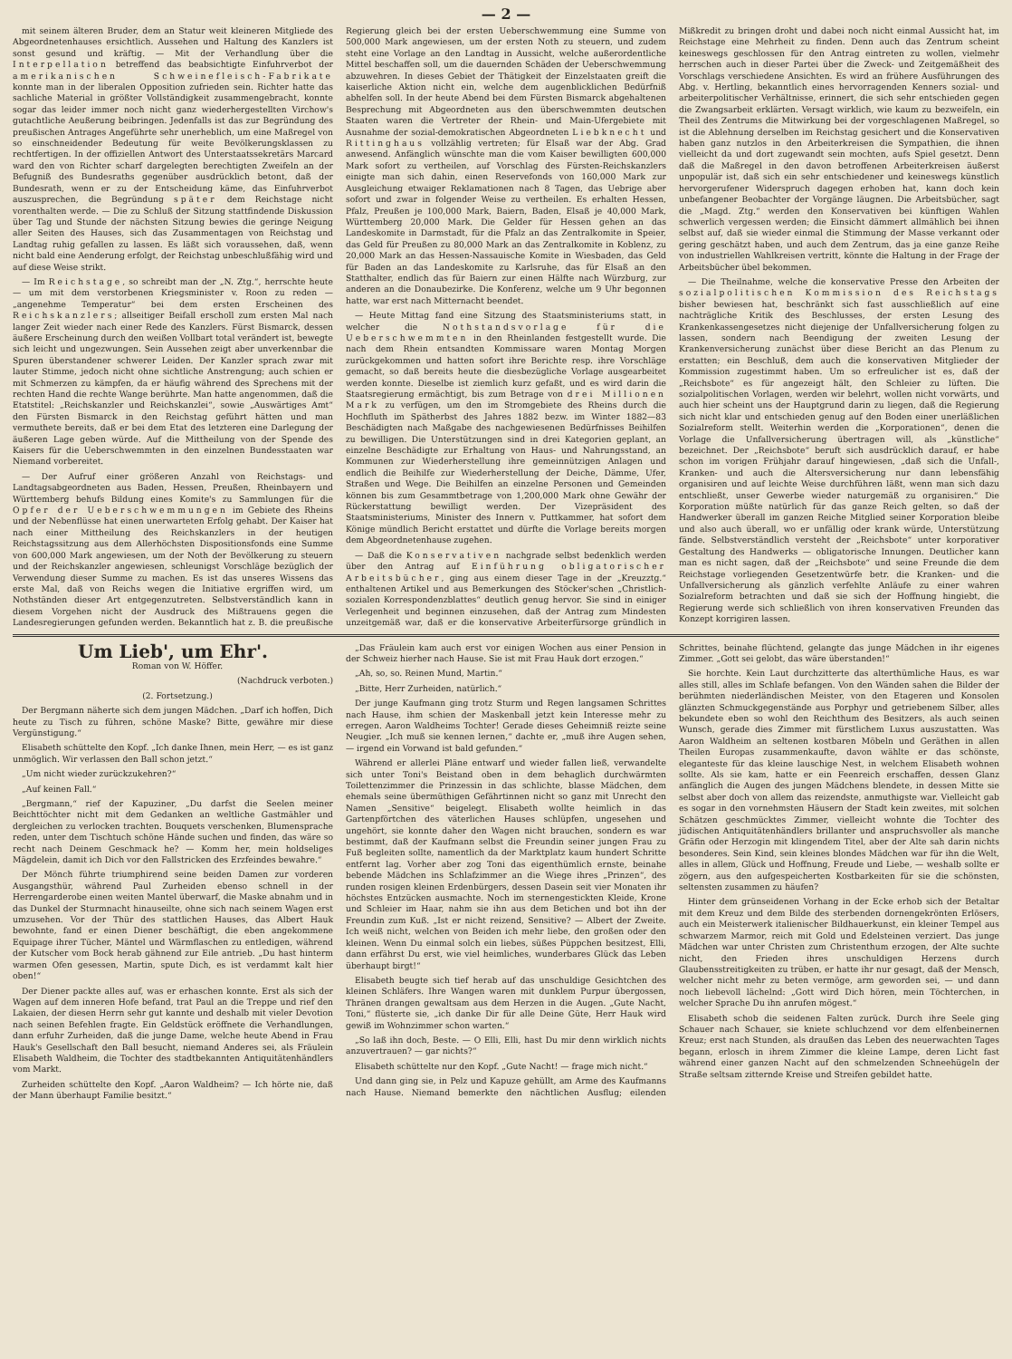— 2 —
mit seinem älteren Bruder, dem an Statur weit kleineren Mitgliede des Abgeordnetenhauses ersichtlich. Aussehen und Haltung des Kanzlers ist sonst gesund und kräftig. — Mit der Verhandlung über die Interpellation betreffend das beabsichtigte Einfuhrverbot der amerikanischen Schweinefleisch-Fabrikate konnte man in der liberalen Opposition zufrieden sein. Richter hatte das sachliche Material in größter Vollständigkeit zusammengebracht, konnte sogar das leider immer noch nicht ganz wiederhergestellten Virchow's gutachtliche Aeußerung beibringen. Jedenfalls ist das zur Begründung des preußischen Antrages Angeführte sehr unerheblich, um eine Maßregel von so einschneidender Bedeutung für weite Bevölkerungsklassen zu rechtfertigen. In der offiziellen Antwort des Unterstaatssekretärs Marcard ward den von Richter scharf dargelegten berechtigten Zweifeln an der Befugniß des Bundesraths gegenüber ausdrücklich betont, daß der Bundesrath, wenn er zu der Entscheidung käme, das Einfuhrverbot auszusprechen, die Begründung später dem Reichstage nicht vorenthalten werde. — Die zu Schluß der Sitzung stattfindende Diskussion über Tag und Stunde der nächsten Sitzung bewies die geringe Neigung aller Seiten des Hauses, sich das Zusammentagen von Reichstag und Landtag ruhig gefallen zu lassen. Es läßt sich voraussehen, daß, wenn nicht bald eine Aenderung erfolgt, der Reichstag unbeschlußfähig wird und auf diese Weise strikt.
— Im Reichstage, so schreibt man der „N. Ztg.“, herrschte heute — um mit dem verstorbenen Kriegsminister v. Roon zu reden — „angenehme Temperatur“ bei dem ersten Erscheinen des Reichskanzlers; allseitiger Beifall erscholl zum ersten Mal nach langer Zeit wieder nach einer Rede des Kanzlers. Fürst Bismarck, dessen äußere Erscheinung durch den weißen Vollbart total verändert ist, bewegte sich leicht und ungezwungen. Sein Aussehen zeigt aber unverkennbar die Spuren überstandener schwerer Leiden. Der Kanzler sprach zwar mit lauter Stimme, jedoch nicht ohne sichtliche Anstrengung; auch schien er mit Schmerzen zu kämpfen, da er häufig während des Sprechens mit der rechten Hand die rechte Wange berührte. Man hatte angenommen, daß die Etatstitel: „Reichskanzler und Reichskanzlei“, sowie „Auswärtiges Amt“ den Fürsten Bismarck in den Reichstag geführt hätten und man vermuthete bereits, daß er bei dem Etat des letzteren eine Darlegung der äußeren Lage geben würde. Auf die Mittheilung von der Spende des Kaisers für die Ueberschwemmten in den einzelnen Bundesstaaten war Niemand vorbereitet.
— Der Aufruf einer größeren Anzahl von Reichstags- und Landtagsabgeordneten aus Baden, Hessen, Preußen, Rheinbayern und Württemberg behufs Bildung eines Komite's zu Sammlungen für die Opfer der Ueberschwemmungen im Gebiete des Rheins und der Nebenflüsse hat einen unerwarteten Erfolg gehabt. Der Kaiser hat nach einer Mittheilung des Reichskanzlers in der heutigen Reichstagssitzung aus dem Allerhöchsten Dispositionsfonds eine Summe von 600,000 Mark angewiesen, um der Noth der Bevölkerung zu steuern und der Reichskanzler angewiesen, schleunigst Vorschläge bezüglich der Verwendung dieser Summe zu machen. Es ist das unseres Wissens das erste Mal, daß von Reichs wegen die Initiative ergriffen wird, um Nothständen dieser Art entgegenzutreten. Selbstverständlich kann in diesem Vorgehen nicht der Ausdruck des Mißtrauens gegen die Landesregierungen gefunden werden. Bekanntlich hat z. B. die preußische Regierung gleich bei der ersten Ueberschwemmung eine Summe von 500,000 Mark angewiesen, um der ersten Noth zu steuern, und zudem steht eine Vorlage an den Landtag in Aussicht, welche außerordentliche Mittel beschaffen soll, um die dauernden Schäden der Ueberschwemmung abzuwehren. In dieses Gebiet der Thätigkeit der Einzelstaaten greift die kaiserliche Aktion nicht ein, welche dem augenblicklichen Bedürfniß abhelfen soll. In der heute Abend bei dem Fürsten Bismarck abgehaltenen Besprechung mit Abgeordneten aus den überschwemmten deutschen Staaten waren die Vertreter der Rhein- und Main-Ufergebiete mit Ausnahme der sozial-demokratischen Abgeordneten Liebknecht und Rittinghaus vollzählig vertreten; für Elsaß war der Abg. Grad anwesend. Anfänglich wünschte man die vom Kaiser bewilligten 600,000 Mark sofort zu vertheilen, auf Vorschlag des Fürsten-Reichskanzlers einigte man sich dahin, einen Reservefonds von 160,000 Mark zur Ausgleichung etwaiger Reklamationen nach 8 Tagen, das Uebrige aber sofort und zwar in folgender Weise zu vertheilen. Es erhalten Hessen, Pfalz, Preußen je 100,000 Mark, Baiern, Baden, Elsaß je 40,000 Mark, Württemberg 20,000 Mark. Die Gelder für Hessen gehen an das Landeskomite in Darmstadt, für die Pfalz an das Zentralkomite in Speier, das Geld für Preußen zu 80,000 Mark an das Zentralkomite in Koblenz, zu 20,000 Mark an das Hessen-Nassauische Komite in Wiesbaden, das Geld für Baden an das Landeskomite zu Karlsruhe, das für Elsaß an den Statthalter, endlich das für Baiern zur einen Hälfte nach Würzburg, zur anderen an die Donaubezirke. Die Konferenz, welche um 9 Uhr begonnen hatte, war erst nach Mitternacht beendet.
— Heute Mittag fand eine Sitzung des Staatsministeriums statt, in welcher die Nothstandsvorlage für die Ueberschwemmten in den Rheinlanden festgestellt wurde. Die nach dem Rhein entsandten Kommissare waren Montag Morgen zurückgekommen und hatten sofort ihre Berichte resp. ihre Vorschläge gemacht, so daß bereits heute die diesbezügliche Vorlage ausgearbeitet werden konnte. Dieselbe ist ziemlich kurz gefaßt, und es wird darin die Staatsregierung ermächtigt, bis zum Betrage von drei Millionen Mark zu verfügen, um den im Stromgebiete des Rheins durch die Hochfluth im Spätherbst des Jahres 1882 bezw. im Winter 1882—83 Beschädigten nach Maßgabe des nachgewiesenen Bedürfnisses Beihilfen zu bewilligen. Die Unterstützungen sind in drei Kategorien geplant, an einzelne Beschädigte zur Erhaltung von Haus- und Nahrungsstand, an Kommunen zur Wiederherstellung ihre gemeinnützigen Anlagen und endlich die Beihilfe zur Wiederherstellung der Deiche, Dämme, Ufer, Straßen und Wege. Die Beihilfen an einzelne Personen und Gemeinden können bis zum Gesammtbetrage von 1,200,000 Mark ohne Gewähr der Rückerstattung bewilligt werden. Der Vizepräsident des Staatsministeriums, Minister des Innern v. Puttkammer, hat sofort dem Könige mündlich Bericht erstattet und dürfte die Vorlage bereits morgen dem Abgeordnetenhause zugehen.
— Daß die Konservativen nachgrade selbst bedenklich werden über den Antrag auf Einführung obligatorischer Arbeitsbücher, ging aus einem dieser Tage in der „Kreuzztg.“ enthaltenen Artikel und aus Bemerkungen des Stöcker'schen „Christlich-sozialen Korrespondenzblattes“ deutlich genug hervor. Sie sind in einiger Verlegenheit und beginnen einzusehen, daß der Antrag zum Mindesten unzeitgemäß war, daß er die konservative Arbeiterfürsorge gründlich in Mißkredit zu bringen droht und dabei noch nicht einmal Aussicht hat, im Reichstage eine Mehrheit zu finden. Denn auch das Zentrum scheint keineswegs geschlossen für den Antrag eintreten zu wollen, vielmehr herrschen auch in dieser Partei über die Zweck- und Zeitgemäßheit des Vorschlags verschiedene Ansichten. Es wird an frühere Ausführungen des Abg. v. Hertling, bekanntlich eines hervorragenden Kenners sozial- und arbeiterpolitischer Verhältnisse, erinnert, die sich sehr entschieden gegen die Zwangsarbeit erklärten. Versagt wirklich, wie kaum zu bezweifeln, ein Theil des Zentrums die Mitwirkung bei der vorgeschlagenen Maßregel, so ist die Ablehnung derselben im Reichstag gesichert und die Konservativen haben ganz nutzlos in den Arbeiterkreisen die Sympathien, die ihnen vielleicht da und dort zugewandt sein mochten, aufs Spiel gesetzt. Denn daß die Maßregel in den davon betroffenen Arbeiterkreisen äußerst unpopulär ist, daß sich ein sehr entschiedener und keineswegs künstlich hervorgerufener Widerspruch dagegen erhoben hat, kann doch kein unbefangener Beobachter der Vorgänge läugnen. Die Arbeitsbücher, sagt die „Magd. Ztg.“ werden den Konservativen bei künftigen Wahlen schwerlich vergessen werden; die Einsicht dämmert allmählich bei ihnen selbst auf, daß sie wieder einmal die Stimmung der Masse verkannt oder gering geschätzt haben, und auch dem Zentrum, das ja eine ganze Reihe von industriellen Wahlkreisen vertritt, könnte die Haltung in der Frage der Arbeitsbücher übel bekommen.
— Die Theilnahme, welche die konservative Presse den Arbeiten der sozialpolitischen Kommission des Reichstags bisher bewiesen hat, beschränkt sich fast ausschließlich auf eine nachträgliche Kritik des Beschlusses, der ersten Lesung des Krankenkassengesetzes nicht diejenige der Unfallversicherung folgen zu lassen, sondern nach Beendigung der zweiten Lesung der Krankenversicherung zunächst über diese Bericht an das Plenum zu erstatten; ein Beschluß, dem auch die konservativen Mitglieder der Kommission zugestimmt haben. Um so erfreulicher ist es, daß der „Reichsbote“ es für angezeigt hält, den Schleier zu lüften. Die sozialpolitischen Vorlagen, werden wir belehrt, wollen nicht vorwärts, und auch hier scheint uns der Hauptgrund darin zu liegen, daß die Regierung sich nicht klar und entschieden genug auf den Boden einer unerläßlichen Sozialreform stellt. Weiterhin werden die „Korporationen“, denen die Vorlage die Unfallversicherung übertragen will, als „künstliche“ bezeichnet. Der „Reichsbote“ beruft sich ausdrücklich darauf, er habe schon im vorigen Frühjahr darauf hingewiesen, „daß sich die Unfall-, Kranken- und auch die Altersversicherung nur dann lebensfähig organisiren und auf leichte Weise durchführen läßt, wenn man sich dazu entschließt, unser Gewerbe wieder naturgemäß zu organisiren.“ Die Korporation müßte natürlich für das ganze Reich gelten, so daß der Handwerker überall im ganzen Reiche Mitglied seiner Korporation bleibe und also auch überall, wo er unfällig oder krank würde, Unterstützung fände. Selbstverständlich versteht der „Reichsbote“ unter korporativer Gestaltung des Handwerks — obligatorische Innungen. Deutlicher kann man es nicht sagen, daß der „Reichsbote“ und seine Freunde die dem Reichstage vorliegenden Gesetzentwürfe betr. die Kranken- und die Unfallversicherung als gänzlich verfehlte Anläufe zu einer wahren Sozialreform betrachten und daß sie sich der Hoffnung hingiebt, die Regierung werde sich schließlich von ihren konservativen Freunden das Konzept korrigiren lassen.
Um Lieb', um Ehr'.
Roman von W. Höffer.
(Nachdruck verboten.)
(2. Fortsetzung.)
Der Bergmann näherte sich dem jungen Mädchen. „Darf ich hoffen, Dich heute zu Tisch zu führen, schöne Maske? Bitte, gewähre mir diese Vergünstigung.“
Elisabeth schüttelte den Kopf. „Ich danke Ihnen, mein Herr, — es ist ganz unmöglich. Wir verlassen den Ball schon jetzt.“
„Um nicht wieder zurückzukehren?“
„Auf keinen Fall.“
„Bergmann,“ rief der Kapuziner, „Du darfst die Seelen meiner Beichttöchter nicht mit dem Gedanken an weltliche Gastmähler und dergleichen zu verlocken trachten. Bouquets verschenken, Blumensprache reden, unter dem Tischtuch schöne Hände suchen und finden, das wäre so recht nach Deinem Geschmack he? — Komm her, mein holdseliges Mägdelein, damit ich Dich vor den Fallstricken des Erzfeindes bewahre.“
Der Mönch führte triumphirend seine beiden Damen zur vorderen Ausgangsthür, während Paul Zurheiden ebenso schnell in der Herrengarderobe einen weiten Mantel überwarf, die Maske abnahm und in das Dunkel der Sturmnacht hinauseilte, ohne sich nach seinem Wagen erst umzusehen. Vor der Thür des stattlichen Hauses, das Albert Hauk bewohnte, fand er einen Diener beschäftigt, die eben angekommene Equipage ihrer Tücher, Mäntel und Wärmflaschen zu entledigen, während der Kutscher vom Bock herab gähnend zur Eile antrieb. „Du hast hinterm warmen Ofen gesessen, Martin, spute Dich, es ist verdammt kalt hier oben!“
Der Diener packte alles auf, was er erhaschen konnte. Erst als sich der Wagen auf dem inneren Hofe befand, trat Paul an die Treppe und rief den Lakaien, der diesen Herrn sehr gut kannte und deshalb mit vieler Devotion nach seinen Befehlen fragte. Ein Geldstück eröffnete die Verhandlungen, dann erfuhr Zurheiden, daß die junge Dame, welche heute Abend in Frau Hauk's Gesellschaft den Ball besucht, niemand Anderes sei, als Fräulein Elisabeth Waldheim, die Tochter des stadtbekannten Antiquitätenhändlers vom Markt.
Zurheiden schüttelte den Kopf. „Aaron Waldheim? — Ich hörte nie, daß der Mann überhaupt Familie besitzt.“
„Das Fräulein kam auch erst vor einigen Wochen aus einer Pension in der Schweiz hierher nach Hause. Sie ist mit Frau Hauk dort erzogen.“
„Ah, so, so. Reinen Mund, Martin.“
„Bitte, Herr Zurheiden, natürlich.“
Der junge Kaufmann ging trotz Sturm und Regen langsamen Schrittes nach Hause, ihm schien der Maskenball jetzt kein Interesse mehr zu erregen. Aaron Waldheims Tochter! Gerade dieses Geheimniß reizte seine Neugier. „Ich muß sie kennen lernen,“ dachte er, „muß ihre Augen sehen, — irgend ein Vorwand ist bald gefunden.“
Während er allerlei Pläne entwarf und wieder fallen ließ, verwandelte sich unter Toni's Beistand oben in dem behaglich durchwärmten Toilettenzimmer die Prinzessin in das schlichte, blasse Mädchen, dem ehemals seine übermüthigen Gefährtinnen nicht so ganz mit Unrecht den Namen „Sensitive“ beigelegt. Elisabeth wollte heimlich in das Gartenpförtchen des väterlichen Hauses schlüpfen, ungesehen und ungehört, sie konnte daher den Wagen nicht brauchen, sondern es war bestimmt, daß der Kaufmann selbst die Freundin seiner jungen Frau zu Fuß begleiten sollte, namentlich da der Marktplatz kaum hundert Schritte entfernt lag. Vorher aber zog Toni das eigenthümlich ernste, beinahe bebende Mädchen ins Schlafzimmer an die Wiege ihres „Prinzen“, des runden rosigen kleinen Erdenbürgers, dessen Dasein seit vier Monaten ihr höchstes Entzücken ausmachte. Noch im sternengestickten Kleide, Krone und Schleier im Haar, nahm sie ihn aus dem Betichen und bot ihn der Freundin zum Kuß. „Ist er nicht reizend, Sensitive? — Albert der Zweite. Ich weiß nicht, welchen von Beiden ich mehr liebe, den großen oder den kleinen. Wenn Du einmal solch ein liebes, süßes Püppchen besitzest, Elli, dann erfährst Du erst, wie viel heimliches, wunderbares Glück das Leben überhaupt birgt!“
Elisabeth beugte sich tief herab auf das unschuldige Gesichtchen des kleinen Schläfers. Ihre Wangen waren mit dunklem Purpur übergossen, Thränen drangen gewaltsam aus dem Herzen in die Augen. „Gute Nacht, Toni,“ flüsterte sie, „ich danke Dir für alle Deine Güte, Herr Hauk wird gewiß im Wohnzimmer schon warten.“
„So laß ihn doch, Beste. — O Elli, Elli, hast Du mir denn wirklich nichts anzuvertrauen? — gar nichts?“
Elisabeth schüttelte nur den Kopf. „Gute Nacht! — frage mich nicht.“
Und dann ging sie, in Pelz und Kapuze gehüllt, am Arme des Kaufmanns nach Hause. Niemand bemerkte den nächtlichen Ausflug; eilenden Schrittes, beinahe flüchtend, gelangte das junge Mädchen in ihr eigenes Zimmer. „Gott sei gelobt, das wäre überstanden!“
Sie horchte. Kein Laut durchzitterte das alterthümliche Haus, es war alles still, alles im Schlafe befangen. Von den Wänden sahen die Bilder der berühmten niederländischen Meister, von den Etageren und Konsolen glänzten Schmuckgegenstände aus Porphyr und getriebenem Silber, alles bekundete eben so wohl den Reichthum des Besitzers, als auch seinen Wunsch, gerade dies Zimmer mit fürstlichem Luxus auszustatten. Was Aaron Waldheim an seltenen kostbaren Möbeln und Geräthen in allen Theilen Europas zusammenkaufte, davon wählte er das schönste, eleganteste für das kleine lauschige Nest, in welchem Elisabeth wohnen sollte. Als sie kam, hatte er ein Feenreich erschaffen, dessen Glanz anfänglich die Augen des jungen Mädchens blendete, in dessen Mitte sie selbst aber doch von allem das reizendste, anmuthigste war. Vielleicht gab es sogar in den vornehmsten Häusern der Stadt kein zweites, mit solchen Schätzen geschmücktes Zimmer, vielleicht wohnte die Tochter des jüdischen Antiquitätenhändlers brillanter und anspruchsvoller als manche Gräfin oder Herzogin mit klingendem Titel, aber der Alte sah darin nichts besonderes. Sein Kind, sein kleines blondes Mädchen war für ihn die Welt, alles in allem, Glück und Hoffnung, Freude und Liebe, — weshalb sollte er zögern, aus den aufgespeicherten Kostbarkeiten für sie die schönsten, seltensten zusammen zu häufen?
Hinter dem grünseidenen Vorhang in der Ecke erhob sich der Betaltar mit dem Kreuz und dem Bilde des sterbenden dornengekrönten Erlösers, auch ein Meisterwerk italienischer Bildhauerkunst, ein kleiner Tempel aus schwarzem Marmor, reich mit Gold und Edelsteinen verziert. Das junge Mädchen war unter Christen zum Christenthum erzogen, der Alte suchte nicht, den Frieden ihres unschuldigen Herzens durch Glaubensstreitigkeiten zu trüben, er hatte ihr nur gesagt, daß der Mensch, welcher nicht mehr zu beten vermöge, arm geworden sei, — und dann noch liebevoll lächelnd: „Gott wird Dich hören, mein Töchterchen, in welcher Sprache Du ihn anrufen mögest.“
Elisabeth schob die seidenen Falten zurück. Durch ihre Seele ging Schauer nach Schauer, sie kniete schluchzend vor dem elfenbeinernen Kreuz; erst nach Stunden, als draußen das Leben des neuerwachten Tages begann, erlosch in ihrem Zimmer die kleine Lampe, deren Licht fast während einer ganzen Nacht auf den schmelzenden Schneehügeln der Straße seltsam zitternde Kreise und Streifen gebildet hatte.